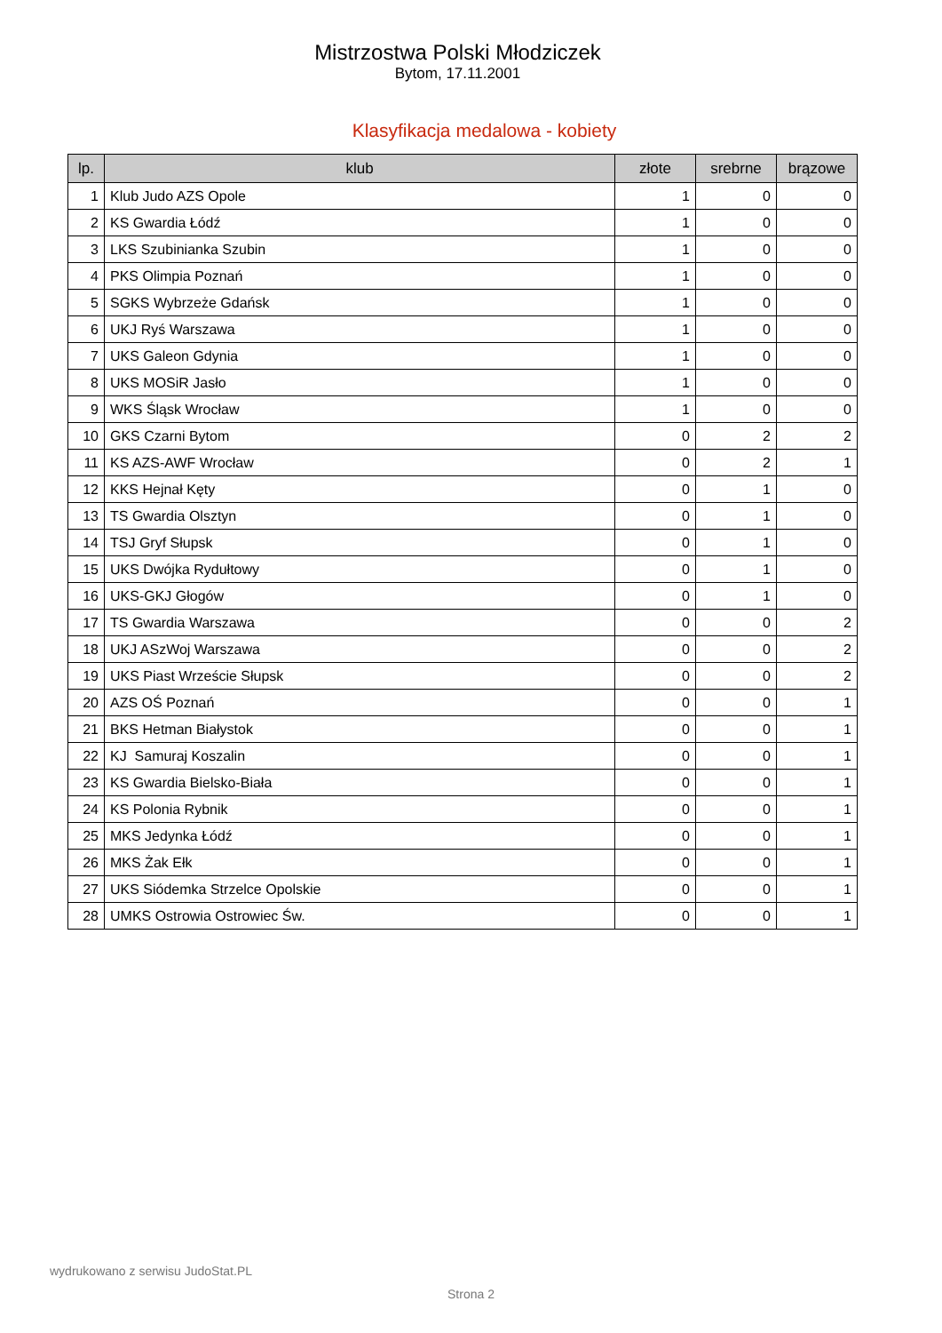Mistrzostwa Polski Młodziczek
Bytom, 17.11.2001
Klasyfikacja medalowa - kobiety
| lp. | klub | złote | srebrne | brązowe |
| --- | --- | --- | --- | --- |
| 1 | Klub Judo AZS Opole | 1 | 0 | 0 |
| 2 | KS Gwardia Łódź | 1 | 0 | 0 |
| 3 | LKS Szubinianka Szubin | 1 | 0 | 0 |
| 4 | PKS Olimpia Poznań | 1 | 0 | 0 |
| 5 | SGKS Wybrzeże Gdańsk | 1 | 0 | 0 |
| 6 | UKJ Ryś Warszawa | 1 | 0 | 0 |
| 7 | UKS Galeon Gdynia | 1 | 0 | 0 |
| 8 | UKS MOSiR Jasło | 1 | 0 | 0 |
| 9 | WKS Śląsk Wrocław | 1 | 0 | 0 |
| 10 | GKS Czarni Bytom | 0 | 2 | 2 |
| 11 | KS AZS-AWF Wrocław | 0 | 2 | 1 |
| 12 | KKS Hejnał Kęty | 0 | 1 | 0 |
| 13 | TS Gwardia Olsztyn | 0 | 1 | 0 |
| 14 | TSJ Gryf Słupsk | 0 | 1 | 0 |
| 15 | UKS Dwójka Rydułtowy | 0 | 1 | 0 |
| 16 | UKS-GKJ Głogów | 0 | 1 | 0 |
| 17 | TS Gwardia Warszawa | 0 | 0 | 2 |
| 18 | UKJ ASzWoj Warszawa | 0 | 0 | 2 |
| 19 | UKS Piast Wrzeście Słupsk | 0 | 0 | 2 |
| 20 | AZS OŚ Poznań | 0 | 0 | 1 |
| 21 | BKS Hetman Białystok | 0 | 0 | 1 |
| 22 | KJ Samuraj Koszalin | 0 | 0 | 1 |
| 23 | KS Gwardia Bielsko-Biała | 0 | 0 | 1 |
| 24 | KS Polonia Rybnik | 0 | 0 | 1 |
| 25 | MKS Jedynka Łódź | 0 | 0 | 1 |
| 26 | MKS Żak Ełk | 0 | 0 | 1 |
| 27 | UKS Siódemka Strzelce Opolskie | 0 | 0 | 1 |
| 28 | UMKS Ostrowia Ostrowiec Św. | 0 | 0 | 1 |
wydrukowano z serwisu JudoStat.PL
Strona 2